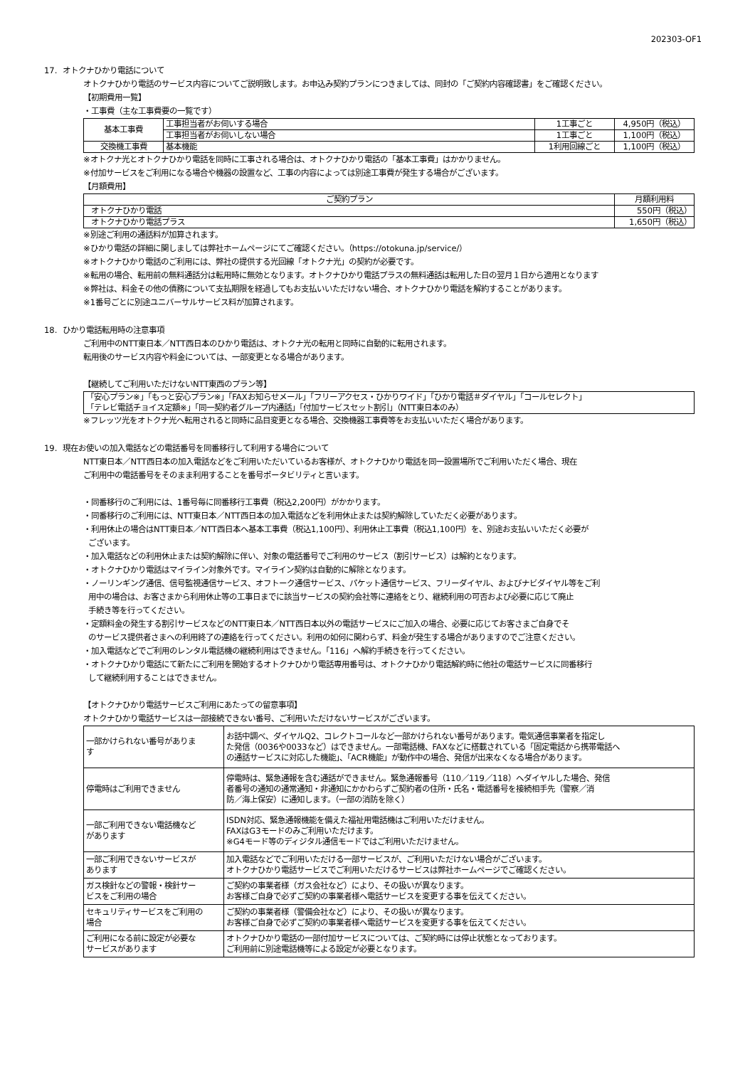202303-OF1
17. オトクナひかり電話について
オトクナひかり電話のサービス内容についてご説明致します。お申込み契約プランにつきましては、同封の「ご契約内容確認書」をご確認ください。
【初期費用一覧】
・工事費（主な工事費要の一覧です）
| 基本工事費 | 工事担当者がお伺いする場合 | 1工事ごと | 4,950円（税込） |
| | 工事担当者がお伺いしない場合 | 1工事ごと | 1,100円（税込） |
| 交換機工事費 | 基本機能 | 1利用回線ごと | 1,100円（税込） |
※オトクナ光とオトクナひかり電話を同時に工事される場合は、オトクナひかり電話の「基本工事費」はかかりません。
※付加サービスをご利用になる場合や機器の設置など、工事の内容によっては別途工事費が発生する場合がございます。
【月額費用】
| ご契約プラン | 月額利用料 |
| --- | --- |
| オトクナひかり電話 | 550円（税込） |
| オトクナひかり電話プラス | 1,650円（税込） |
※別途ご利用の通話料が加算されます。
※ひかり電話の詳細に関しましては弊社ホームページにてご確認ください。（https://otokuna.jp/service/）
※オトクナひかり電話のご利用には、弊社の提供する光回線「オトクナ光」の契約が必要です。
※転用の場合、転用前の無料通話分は転用時に無効となります。オトクナひかり電話プラスの無料通話は転用した日の翌月１日から適用となります
※弊社は、料金その他の債務について支払期限を経過してもお支払いいただけない場合、オトクナひかり電話を解約することがあります。
※1番号ごとに別途ユニバーサルサービス料が加算されます。
18. ひかり電話転用時の注意事項
ご利用中のNTT東日本／NTT西日本のひかり電話は、オトクナ光の転用と同時に自動的に転用されます。
転用後のサービス内容や料金については、一部変更となる場合があります。
【継続してご利用いただけないNTT東西のプラン等】
| 「安心プラン※」「もっと安心プラン※」「FAXお知らせメール」「フリーアクセス・ひかりワイド」「ひかり電話＃ダイヤル」「コールセレクト」 「テレビ電話チョイス定額※」「同一契約者グループ内通話」「付加サービスセット割引」（NTT東日本のみ） |
※フレッツ光をオトクナ光へ転用されると同時に品目変更となる場合、交換機器工事費等をお支払いいただく場合があります。
19. 現在お使いの加入電話などの電話番号を同番移行して利用する場合について
NTT東日本／NTT西日本の加入電話などをご利用いただいているお客様が、オトクナひかり電話を同一設置場所でご利用いただく場合、現在
ご利用中の電話番号をそのまま利用することを番号ポータビリティと言います。
・同番移行のご利用には、1番号毎に同番移行工事費（税込2,200円）がかかります。
・同番移行のご利用には、NTT東日本／NTT西日本の加入電話などを利用休止または契約解除していただく必要があります。
・利用休止の場合はNTT東日本／NTT西日本へ基本工事費（税込1,100円）、利用休止工事費（税込1,100円）を、別途お支払いいただく必要が
ございます。
・加入電話などの利用休止または契約解除に伴い、対象の電話番号でご利用のサービス（割引サービス）は解約となります。
・オトクナひかり電話はマイライン対象外です。マイライン契約は自動的に解除となります。
・ノーリンギング通信、信号監視通信サービス、オフトーク通信サービス、パケット通信サービス、フリーダイヤル、およびナビダイヤル等をご利
用中の場合は、お客さまから利用休止等の工事日までに該当サービスの契約会社等に連絡をとり、継続利用の可否および必要に応じて廃止
手続き等を行ってください。
・定額料金の発生する割引サービスなどのNTT東日本／NTT西日本以外の電話サービスにご加入の場合、必要に応じてお客さまご自身でそ
のサービス提供者さまへの利用終了の連絡を行ってください。利用の如何に関わらず、料金が発生する場合がありますのでご注意ください。
・加入電話などでご利用のレンタル電話機の継続利用はできません。「116」へ解約手続きを行ってください。
・オトクナひかり電話にて新たにご利用を開始するオトクナひかり電話専用番号は、オトクナひかり電話解約時に他社の電話サービスに同番移行
して継続利用することはできません。
【オトクナひかり電話サービスご利用にあたっての留意事項】
オトクナひかり電話サービスは一部接続できない番号、ご利用いただけないサービスがございます。
| 一部かけられない番号がありま す | お話中調べ、ダイヤルQ2、コレクトコールなど一部かけられない番号があります。電気通信事業者を指定し た発信（0036や0033など）はできません。一部電話機、FAXなどに搭載されている「固定電話から携帯電話へ の通話サービスに対応した機能」、「ACR機能」が動作中の場合、発信が出来なくなる場合があります。 |
| 停電時はご利用できません | 停電時は、緊急通報を含む通話ができません。緊急通報番号（110／119／118）へダイヤルした場合、発信 者番号の通知の通常通知・非通知にかかわらずご契約者の住所・氏名・電話番号を接続相手先（警察／消 防／海上保安）に通知します。（一部の消防を除く） |
| 一部ご利用できない電話機など があります | ISDN対応、緊急通報機能を備えた福祉用電話機はご利用いただけません。 FAXはG3モードのみご利用いただけます。 ※G4モード等のディジタル通信モードではご利用いただけません。 |
| 一部ご利用できないサービスが あります | 加入電話などでご利用いただける一部サービスが、ご利用いただけない場合がございます。 オトクナひかり電話サービスでご利用いただけるサービスは弊社ホームページでご確認ください。 |
| ガス検針などの警報・検針サー ビスをご利用の場合 | ご契約の事業者様（ガス会社など）により、その扱いが異なります。 お客様ご自身で必ずご契約の事業者様へ電話サービスを変更する事を伝えてください。 |
| セキュリティサービスをご利用の 場合 | ご契約の事業者様（警備会社など）により、その扱いが異なります。 お客様ご自身で必ずご契約の事業者様へ電話サービスを変更する事を伝えてください。 |
| ご利用になる前に設定が必要な サービスがあります | オトクナひかり電話の一部付加サービスについては、ご契約時には停止状態となっております。 ご利用前に別途電話機等による設定が必要となります。 |